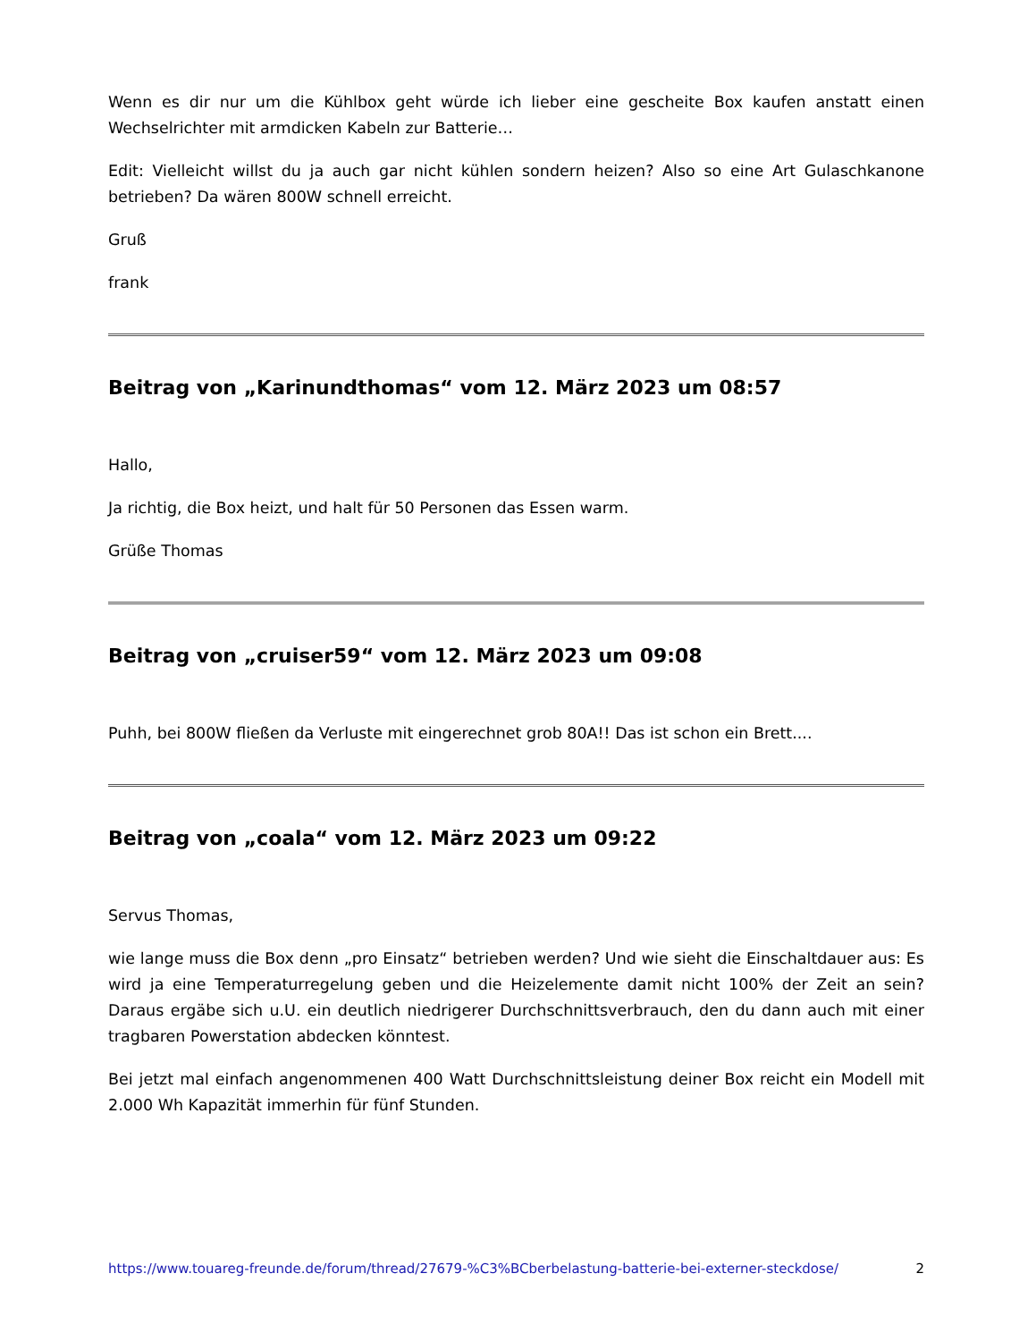Wenn es dir nur um die Kühlbox geht würde ich lieber eine gescheite Box kaufen anstatt einen Wechselrichter mit armdicken Kabeln zur Batterie…
Edit: Vielleicht willst du ja auch gar nicht kühlen sondern heizen? Also so eine Art Gulaschkanone betrieben? Da wären 800W schnell erreicht.
Gruß
frank
Beitrag von „Karinundthomas“ vom 12. März 2023 um 08:57
Hallo,
Ja richtig, die Box heizt, und halt für 50 Personen das Essen warm.
Grüße Thomas
Beitrag von „cruiser59“ vom 12. März 2023 um 09:08
Puhh, bei 800W fließen da Verluste mit eingerechnet grob 80A!! Das ist schon ein Brett....
Beitrag von „coala“ vom 12. März 2023 um 09:22
Servus Thomas,
wie lange muss die Box denn „pro Einsatz“ betrieben werden? Und wie sieht die Einschaltdauer aus: Es wird ja eine Temperaturregelung geben und die Heizelemente damit nicht 100% der Zeit an sein? Daraus ergäbe sich u.U. ein deutlich niedrigerer Durchschnittsverbrauch, den du dann auch mit einer tragbaren Powerstation abdecken könntest.
Bei jetzt mal einfach angenommenen 400 Watt Durchschnittsleistung deiner Box reicht ein Modell mit 2.000 Wh Kapazität immerhin für fünf Stunden.
https://www.touareg-freunde.de/forum/thread/27679-%C3%BCberbelastung-batterie-bei-externer-steckdose/ 2